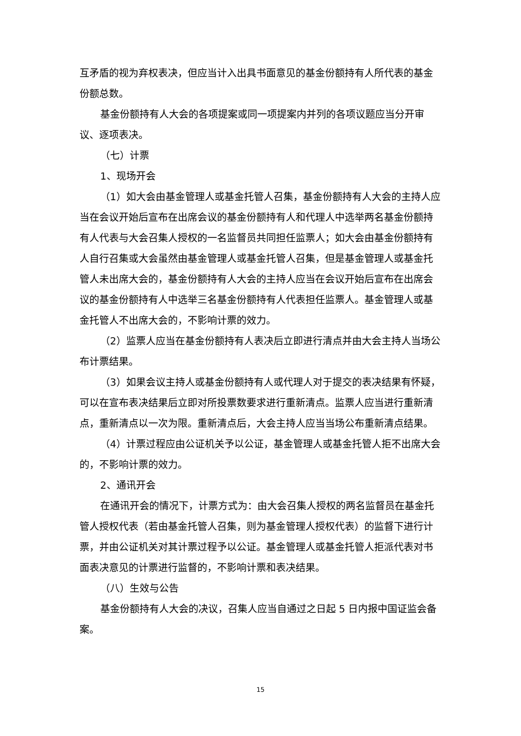互矛盾的视为弃权表决，但应当计入出具书面意见的基金份额持有人所代表的基金份额总数。
基金份额持有人大会的各项提案或同一项提案内并列的各项议题应当分开审议、逐项表决。
（七）计票
1、现场开会
（1）如大会由基金管理人或基金托管人召集，基金份额持有人大会的主持人应当在会议开始后宣布在出席会议的基金份额持有人和代理人中选举两名基金份额持有人代表与大会召集人授权的一名监督员共同担任监票人；如大会由基金份额持有人自行召集或大会虽然由基金管理人或基金托管人召集，但是基金管理人或基金托管人未出席大会的，基金份额持有人大会的主持人应当在会议开始后宣布在出席会议的基金份额持有人中选举三名基金份额持有人代表担任监票人。基金管理人或基金托管人不出席大会的，不影响计票的效力。
（2）监票人应当在基金份额持有人表决后立即进行清点并由大会主持人当场公布计票结果。
（3）如果会议主持人或基金份额持有人或代理人对于提交的表决结果有怀疑，可以在宣布表决结果后立即对所投票数要求进行重新清点。监票人应当进行重新清点，重新清点以一次为限。重新清点后，大会主持人应当当场公布重新清点结果。
（4）计票过程应由公证机关予以公证，基金管理人或基金托管人拒不出席大会的，不影响计票的效力。
2、通讯开会
在通讯开会的情况下，计票方式为：由大会召集人授权的两名监督员在基金托管人授权代表（若由基金托管人召集，则为基金管理人授权代表）的监督下进行计票，并由公证机关对其计票过程予以公证。基金管理人或基金托管人拒派代表对书面表决意见的计票进行监督的，不影响计票和表决结果。
（八）生效与公告
基金份额持有人大会的决议，召集人应当自通过之日起 5 日内报中国证监会备案。
15